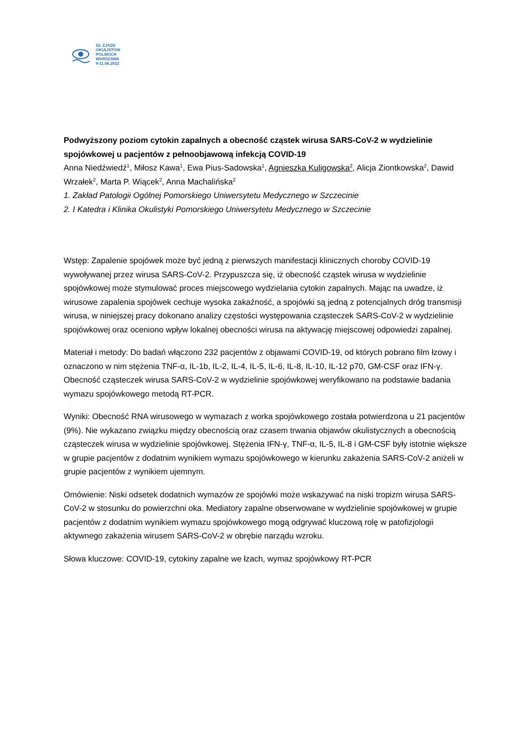53. ZJAZD
OKULISTÓW
POLSKICH
WARSZAWA
9-11.06.2022
Podwyższony poziom cytokin zapalnych a obecność cząstek wirusa SARS-CoV-2 w wydzielinie spojówkowej u pacjentów z pełnoobjawową infekcją COVID-19
Anna Niedźwiedź<sup>1</sup>, Miłosz Kawa<sup>1</sup>, Ewa Pius-Sadowska<sup>1</sup>, Agnieszka Kuligowska<sup>2</sup>, Alicja Ziontkowska<sup>2</sup>, Dawid Wrzałek<sup>2</sup>, Marta P. Wiącek<sup>2</sup>, Anna Machalińska<sup>2</sup>
1. Zakład Patologii Ogólnej Pomorskiego Uniwersytetu Medycznego w Szczecinie
2. I Katedra i Klinika Okulistyki Pomorskiego Uniwersytetu Medycznego w Szczecinie
Wstęp: Zapalenie spojówek może być jedną z pierwszych manifestacji klinicznych choroby COVID-19 wywoływanej przez wirusa SARS-CoV-2. Przypuszcza się, iż obecność cząstek wirusa w wydzielinie spojówkowej może stymulować proces miejscowego wydzielania cytokin zapalnych. Mając na uwadze, iż wirusowe zapalenia spojówek cechuje wysoka zakaźność, a spojówki są jedną z potencjalnych dróg transmisji wirusa, w niniejszej pracy dokonano analizy częstości występowania cząsteczek SARS-CoV-2 w wydzielinie spojówkowej oraz oceniono wpływ lokalnej obecności wirusa na aktywację miejscowej odpowiedzi zapalnej.
Materiał i metody: Do badań włączono 232 pacjentów z objawami COVID-19, od których pobrano film łzowy i oznaczono w nim stężenia TNF-α, IL-1b, IL-2, IL-4, IL-5, IL-6, IL-8, IL-10, IL-12 p70, GM-CSF oraz IFN-γ. Obecność cząsteczek wirusa SARS-CoV-2 w wydzielinie spojówkowej weryfikowano na podstawie badania wymazu spojówkowego metodą RT-PCR.
Wyniki: Obecność RNA wirusowego w wymazach z worka spojówkowego została potwierdzona u 21 pacjentów (9%). Nie wykazano związku między obecnością oraz czasem trwania objawów okulistycznych a obecnością cząsteczek wirusa w wydzielinie spojówkowej. Stężenia IFN-γ, TNF-α, IL-5, IL-8 i GM-CSF były istotnie większe w grupie pacjentów z dodatnim wynikiem wymazu spojówkowego w kierunku zakażenia SARS-CoV-2 aniżeli w grupie pacjentów z wynikiem ujemnym.
Omówienie: Niski odsetek dodatnich wymazów ze spojówki może wskazywać na niski tropizm wirusa SARS-CoV-2 w stosunku do powierzchni oka. Mediatory zapalne obserwowane w wydzielinie spojówkowej w grupie pacjentów z dodatnim wynikiem wymazu spojówkowego mogą odgrywać kluczową rolę w patofizjologii aktywnego zakażenia wirusem SARS-CoV-2 w obrębie narządu wzroku.
Słowa kluczowe: COVID-19, cytokiny zapalne we łzach, wymaz spojówkowy RT-PCR